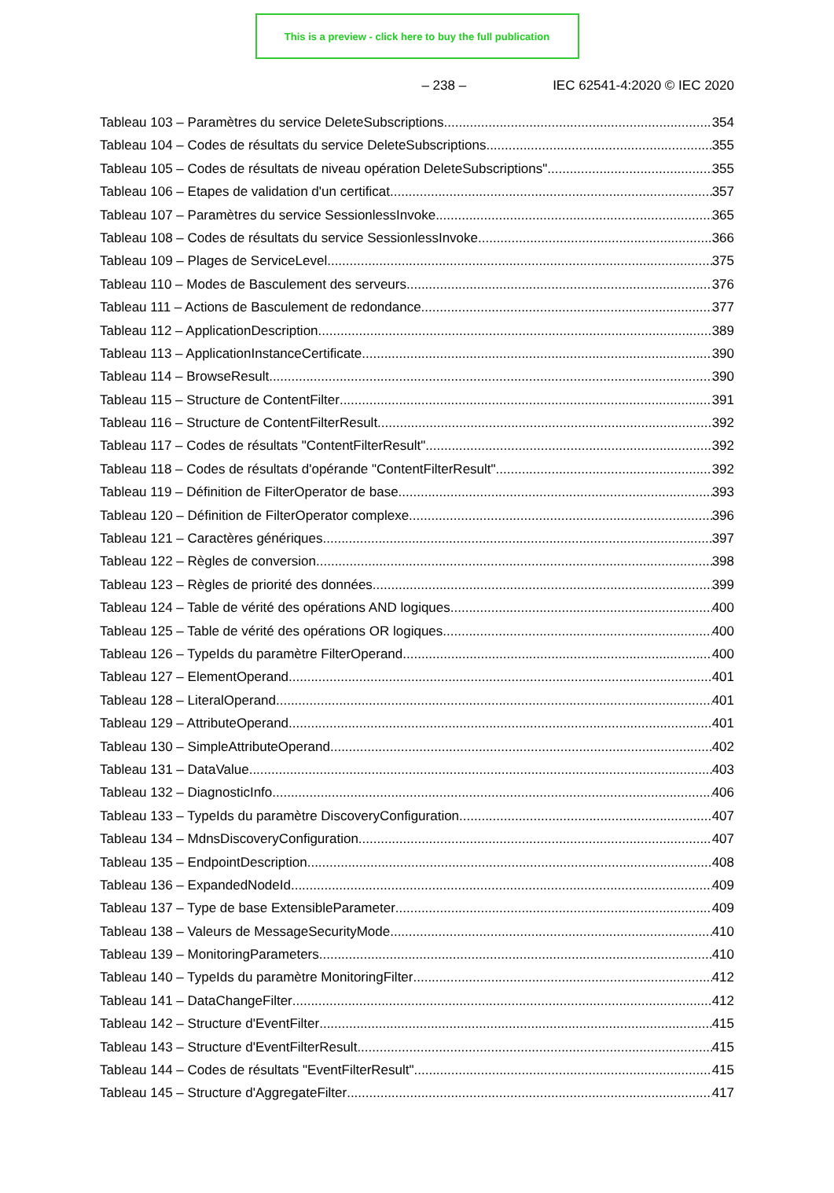This is a preview - click here to buy the full publication
– 238 – IEC 62541-4:2020 © IEC 2020
Tableau 103 – Paramètres du service DeleteSubscriptions 354
Tableau 104 – Codes de résultats du service DeleteSubscriptions 355
Tableau 105 – Codes de résultats de niveau opération DeleteSubscriptions" 355
Tableau 106 – Etapes de validation d'un certificat 357
Tableau 107 – Paramètres du service SessionlessInvoke 365
Tableau 108 – Codes de résultats du service SessionlessInvoke 366
Tableau 109 – Plages de ServiceLevel 375
Tableau 110 – Modes de Basculement des serveurs 376
Tableau 111 – Actions de Basculement de redondance 377
Tableau 112 – ApplicationDescription 389
Tableau 113 – ApplicationInstanceCertificate 390
Tableau 114 – BrowseResult 390
Tableau 115 – Structure de ContentFilter 391
Tableau 116 – Structure de ContentFilterResult 392
Tableau 117 – Codes de résultats "ContentFilterResult" 392
Tableau 118 – Codes de résultats d'opérande "ContentFilterResult" 392
Tableau 119 – Définition de FilterOperator de base 393
Tableau 120 – Définition de FilterOperator complexe 396
Tableau 121 – Caractères génériques 397
Tableau 122 – Règles de conversion 398
Tableau 123 – Règles de priorité des données 399
Tableau 124 – Table de vérité des opérations AND logiques 400
Tableau 125 – Table de vérité des opérations OR logiques 400
Tableau 126 – TypeIds du paramètre FilterOperand 400
Tableau 127 – ElementOperand 401
Tableau 128 – LiteralOperand 401
Tableau 129 – AttributeOperand 401
Tableau 130 – SimpleAttributeOperand 402
Tableau 131 – DataValue 403
Tableau 132 – DiagnosticInfo 406
Tableau 133 – TypeIds du paramètre DiscoveryConfiguration 407
Tableau 134 – MdnsDiscoveryConfiguration 407
Tableau 135 – EndpointDescription 408
Tableau 136 – ExpandedNodeId 409
Tableau 137 – Type de base ExtensibleParameter 409
Tableau 138 – Valeurs de MessageSecurityMode 410
Tableau 139 – MonitoringParameters 410
Tableau 140 – TypeIds du paramètre MonitoringFilter 412
Tableau 141 – DataChangeFilter 412
Tableau 142 – Structure d'EventFilter 415
Tableau 143 – Structure d'EventFilterResult 415
Tableau 144 – Codes de résultats "EventFilterResult" 415
Tableau 145 – Structure d'AggregateFilter 417